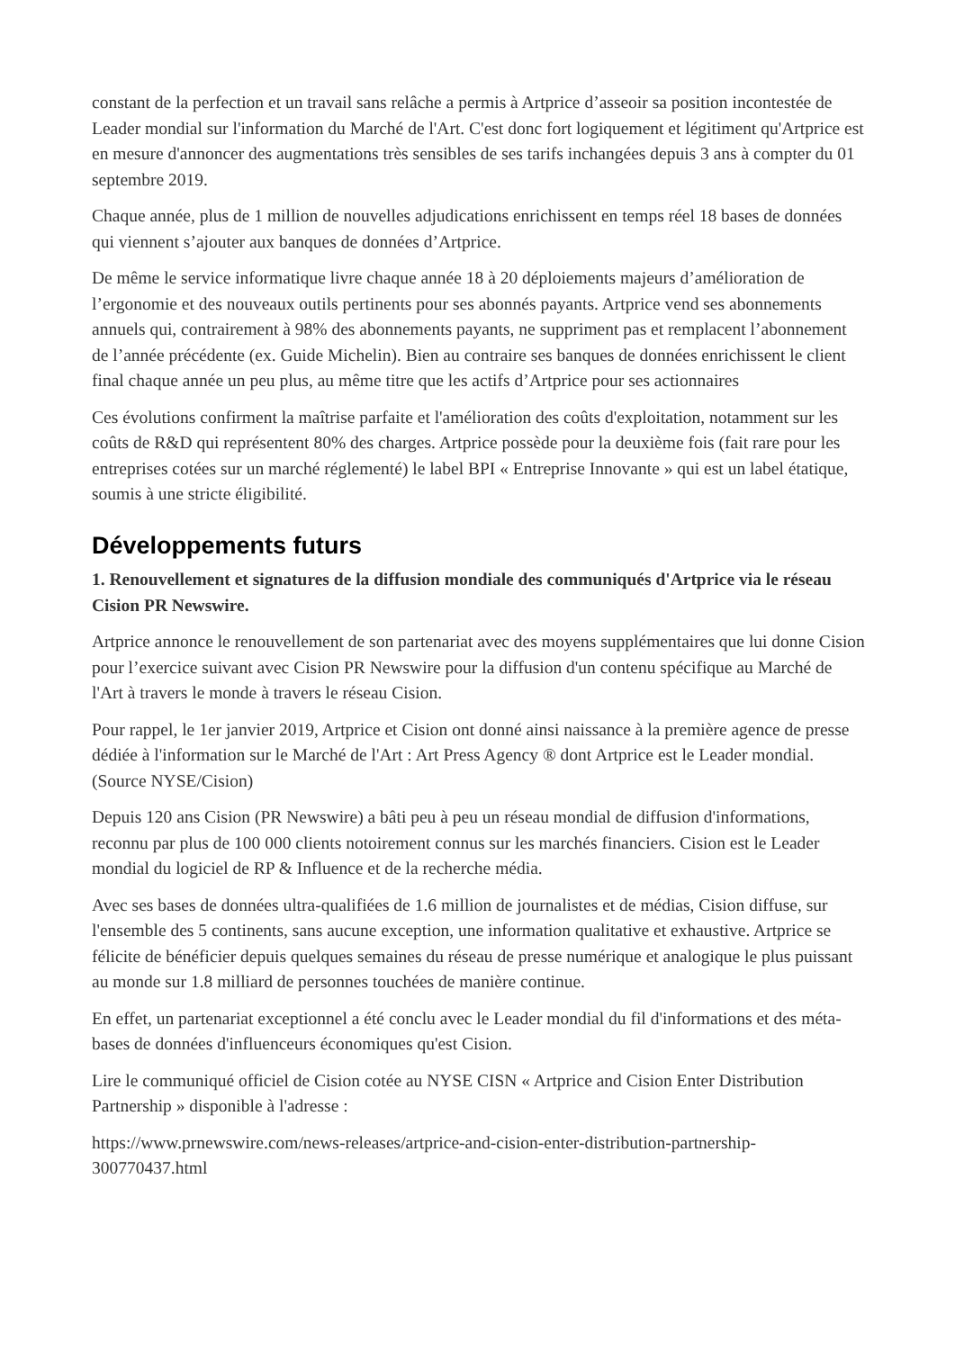constant de la perfection et un travail sans relâche a permis à Artprice d’asseoir sa position incontestée de Leader mondial sur l'information du Marché de l'Art. C'est donc fort logiquement et légitiment qu'Artprice est en mesure d'annoncer des augmentations très sensibles de ses tarifs inchangées depuis 3 ans à compter du 01 septembre 2019.
Chaque année, plus de 1 million de nouvelles adjudications enrichissent en temps réel 18 bases de données qui viennent s’ajouter aux banques de données d’Artprice.
De même le service informatique livre chaque année 18 à 20 déploiements majeurs d’amélioration de l’ergonomie et des nouveaux outils pertinents pour ses abonnés payants. Artprice vend ses abonnements annuels qui, contrairement à 98% des abonnements payants, ne suppriment pas et remplacent l’abonnement de l’année précédente (ex. Guide Michelin). Bien au contraire ses banques de données enrichissent le client final chaque année un peu plus, au même titre que les actifs d’Artprice pour ses actionnaires
Ces évolutions confirment la maîtrise parfaite et l'amélioration des coûts d'exploitation, notamment sur les coûts de R&D qui représentent 80% des charges. Artprice possède pour la deuxième fois (fait rare pour les entreprises cotées sur un marché réglementé) le label BPI « Entreprise Innovante » qui est un label étatique, soumis à une stricte éligibilité.
Développements futurs
1. Renouvellement et signatures de la diffusion mondiale des communiqués d'Artprice via le réseau Cision PR Newswire.
Artprice annonce le renouvellement de son partenariat avec des moyens supplémentaires que lui donne Cision pour l’exercice suivant avec Cision PR Newswire pour la diffusion d'un contenu spécifique au Marché de l'Art à travers le monde à travers le réseau Cision.
Pour rappel, le 1er janvier 2019, Artprice et Cision ont donné ainsi naissance à la première agence de presse dédiée à l'information sur le Marché de l'Art : Art Press Agency ® dont Artprice est le Leader mondial. (Source NYSE/Cision)
Depuis 120 ans Cision (PR Newswire) a bâti peu à peu un réseau mondial de diffusion d'informations, reconnu par plus de 100 000 clients notoirement connus sur les marchés financiers. Cision est le Leader mondial du logiciel de RP & Influence et de la recherche média.
Avec ses bases de données ultra-qualifiées de 1.6 million de journalistes et de médias, Cision diffuse, sur l'ensemble des 5 continents, sans aucune exception, une information qualitative et exhaustive. Artprice se félicite de bénéficier depuis quelques semaines du réseau de presse numérique et analogique le plus puissant au monde sur 1.8 milliard de personnes touchées de manière continue.
En effet, un partenariat exceptionnel a été conclu avec le Leader mondial du fil d'informations et des méta-bases de données d'influenceurs économiques qu'est Cision.
Lire le communiqué officiel de Cision cotée au NYSE CISN « Artprice and Cision Enter Distribution Partnership » disponible à l'adresse :
https://www.prnewswire.com/news-releases/artprice-and-cision-enter-distribution-partnership-300770437.html